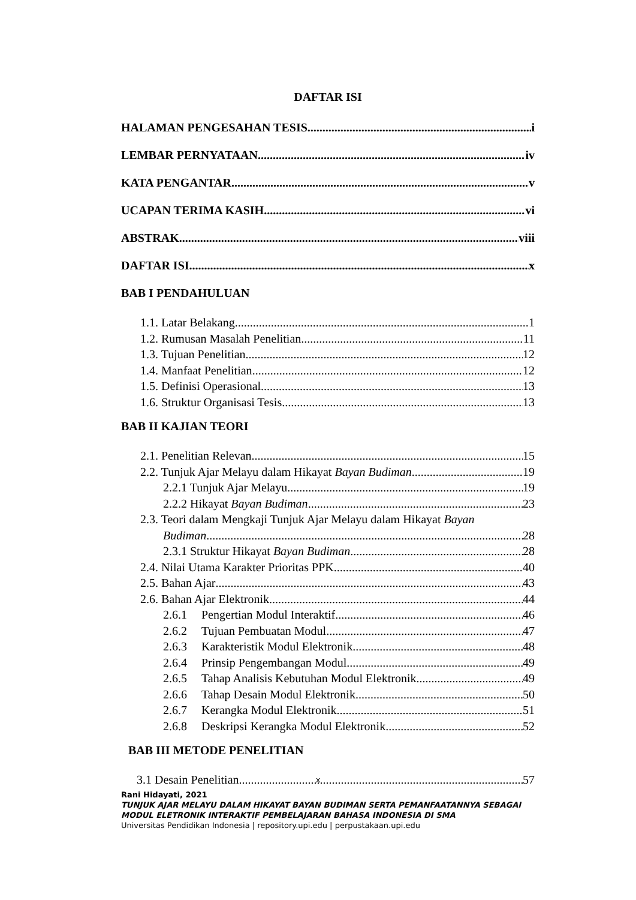DAFTAR ISI
HALAMAN PENGESAHAN TESIS i
LEMBAR PERNYATAAN iv
KATA PENGANTAR v
UCAPAN TERIMA KASIH vi
ABSTRAK viii
DAFTAR ISI x
BAB I PENDAHULUAN
1.1. Latar Belakang 1
1.2. Rumusan Masalah Penelitian 11
1.3. Tujuan Penelitian 12
1.4. Manfaat Penelitian 12
1.5. Definisi Operasional 13
1.6. Struktur Organisasi Tesis 13
BAB II KAJIAN TEORI
2.1. Penelitian Relevan 15
2.2. Tunjuk Ajar Melayu dalam Hikayat Bayan Budiman 19
2.2.1 Tunjuk Ajar Melayu 19
2.2.2 Hikayat Bayan Budiman 23
2.3. Teori dalam Mengkaji Tunjuk Ajar Melayu dalam Hikayat Bayan
Budiman 28
2.3.1 Struktur Hikayat Bayan Budiman 28
2.4. Nilai Utama Karakter Prioritas PPK 40
2.5. Bahan Ajar 43
2.6. Bahan Ajar Elektronik 44
2.6.1 Pengertian Modul Interaktif 46
2.6.2 Tujuan Pembuatan Modul 47
2.6.3 Karakteristik Modul Elektronik 48
2.6.4 Prinsip Pengembangan Modul 49
2.6.5 Tahap Analisis Kebutuhan Modul Elektronik 49
2.6.6 Tahap Desain Modul Elektronik 50
2.6.7 Kerangka Modul Elektronik 51
2.6.8 Deskripsi Kerangka Modul Elektronik 52
BAB III METODE PENELITIAN
3.1 Desain Penelitian 57
x
Rani Hidayati, 2021
TUNJUK AJAR MELAYU DALAM HIKAYAT BAYAN BUDIMAN SERTA PEMANFAATANNYA SEBAGAI
MODUL ELETRONIK INTERAKTIF PEMBELAJARAN BAHASA INDONESIA DI SMA
Universitas Pendidikan Indonesia | repository.upi.edu | perpustakaan.upi.edu